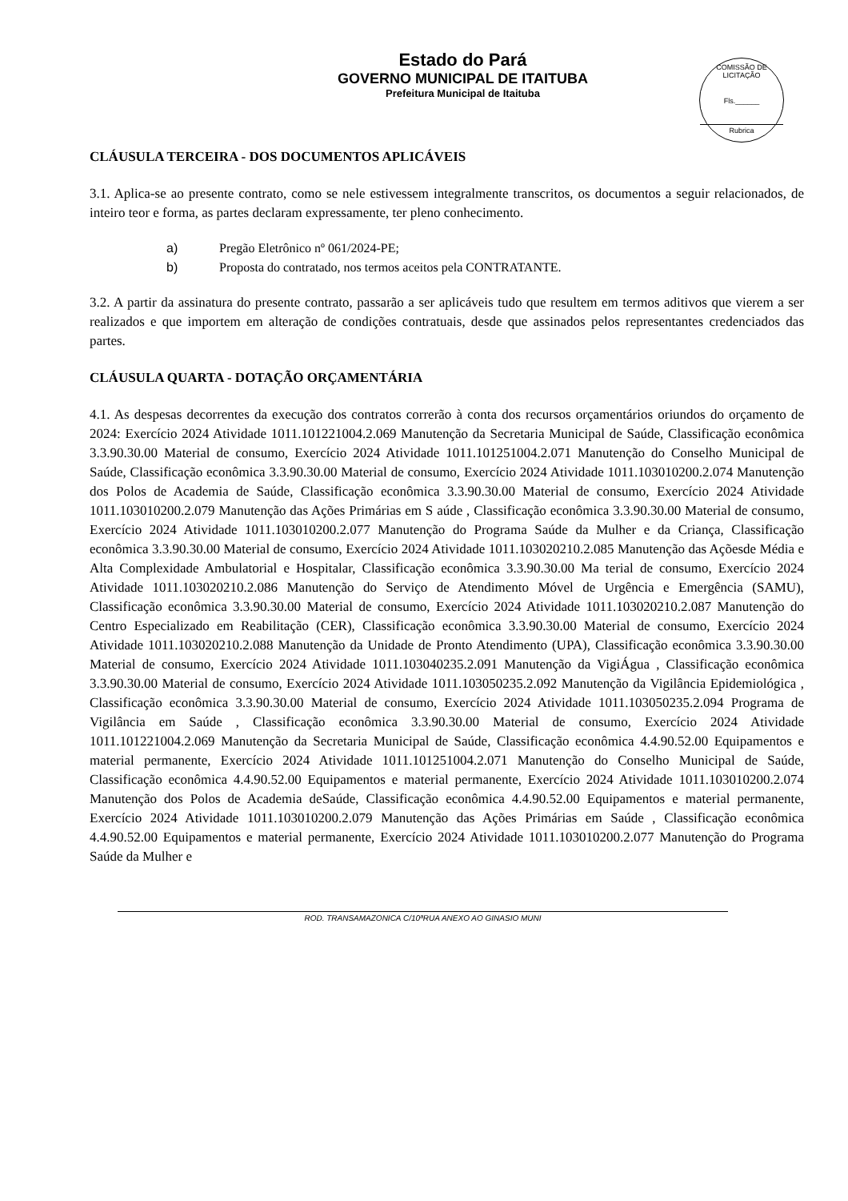Estado do Pará
GOVERNO MUNICIPAL DE ITAITUBA
Prefeitura Municipal de Itaituba
COMISSÃO DE LICITAÇÃO
Fls.______
Rubrica
CLÁUSULA TERCEIRA - DOS DOCUMENTOS APLICÁVEIS
3.1. Aplica-se ao presente contrato, como se nele estivessem integralmente transcritos, os documentos a seguir relacionados, de inteiro teor e forma, as partes declaram expressamente, ter pleno conhecimento.
a) Pregão Eletrônico nº 061/2024-PE;
b) Proposta do contratado, nos termos aceitos pela CONTRATANTE.
3.2. A partir da assinatura do presente contrato, passarão a ser aplicáveis tudo que resultem em termos aditivos que vierem a ser realizados e que importem em alteração de condições contratuais, desde que assinados pelos representantes credenciados das partes.
CLÁUSULA QUARTA - DOTAÇÃO ORÇAMENTÁRIA
4.1. As despesas decorrentes da execução dos contratos correrão à conta dos recursos orçamentários oriundos do orçamento de 2024: Exercício 2024 Atividade 1011.101221004.2.069 Manutenção da Secretaria Municipal de Saúde, Classificação econômica 3.3.90.30.00 Material de consumo, Exercício 2024 Atividade 1011.101251004.2.071 Manutenção do Conselho Municipal de Saúde, Classificação econômica 3.3.90.30.00 Material de consumo, Exercício 2024 Atividade 1011.103010200.2.074 Manutenção dos Polos de Academia de Saúde, Classificação econômica 3.3.90.30.00 Material de consumo, Exercício 2024 Atividade 1011.103010200.2.079 Manutenção das Ações Primárias em S aúde , Classificação econômica 3.3.90.30.00 Material de consumo, Exercício 2024 Atividade 1011.103010200.2.077 Manutenção do Programa Saúde da Mulher e da Criança, Classificação econômica 3.3.90.30.00 Material de consumo, Exercício 2024 Atividade 1011.103020210.2.085 Manutenção das Açõesde Média e Alta Complexidade Ambulatorial e Hospitalar, Classificação econômica 3.3.90.30.00 Ma terial de consumo, Exercício 2024 Atividade 1011.103020210.2.086 Manutenção do Serviço de Atendimento Móvel de Urgência e Emergência (SAMU), Classificação econômica 3.3.90.30.00 Material de consumo, Exercício 2024 Atividade 1011.103020210.2.087 Manutenção do Centro Especializado em Reabilitação (CER), Classificação econômica 3.3.90.30.00 Material de consumo, Exercício 2024 Atividade 1011.103020210.2.088 Manutenção da Unidade de Pronto Atendimento (UPA), Classificação econômica 3.3.90.30.00 Material de consumo, Exercício 2024 Atividade 1011.103040235.2.091 Manutenção da VigiÁgua , Classificação econômica 3.3.90.30.00 Material de consumo, Exercício 2024 Atividade 1011.103050235.2.092 Manutenção da Vigilância Epidemiológica , Classificação econômica 3.3.90.30.00 Material de consumo, Exercício 2024 Atividade 1011.103050235.2.094 Programa de Vigilância em Saúde , Classificação econômica 3.3.90.30.00 Material de consumo, Exercício 2024 Atividade 1011.101221004.2.069 Manutenção da Secretaria Municipal de Saúde, Classificação econômica 4.4.90.52.00 Equipamentos e material permanente, Exercício 2024 Atividade 1011.101251004.2.071 Manutenção do Conselho Municipal de Saúde, Classificação econômica 4.4.90.52.00 Equipamentos e material permanente, Exercício 2024 Atividade 1011.103010200.2.074 Manutenção dos Polos de Academia deSaúde, Classificação econômica 4.4.90.52.00 Equipamentos e material permanente, Exercício 2024 Atividade 1011.103010200.2.079 Manutenção das Ações Primárias em Saúde , Classificação econômica 4.4.90.52.00 Equipamentos e material permanente, Exercício 2024 Atividade 1011.103010200.2.077 Manutenção do Programa Saúde da Mulher e
ROD. TRANSAMAZONICA C/10ªRUA ANEXO AO GINASIO MUNI